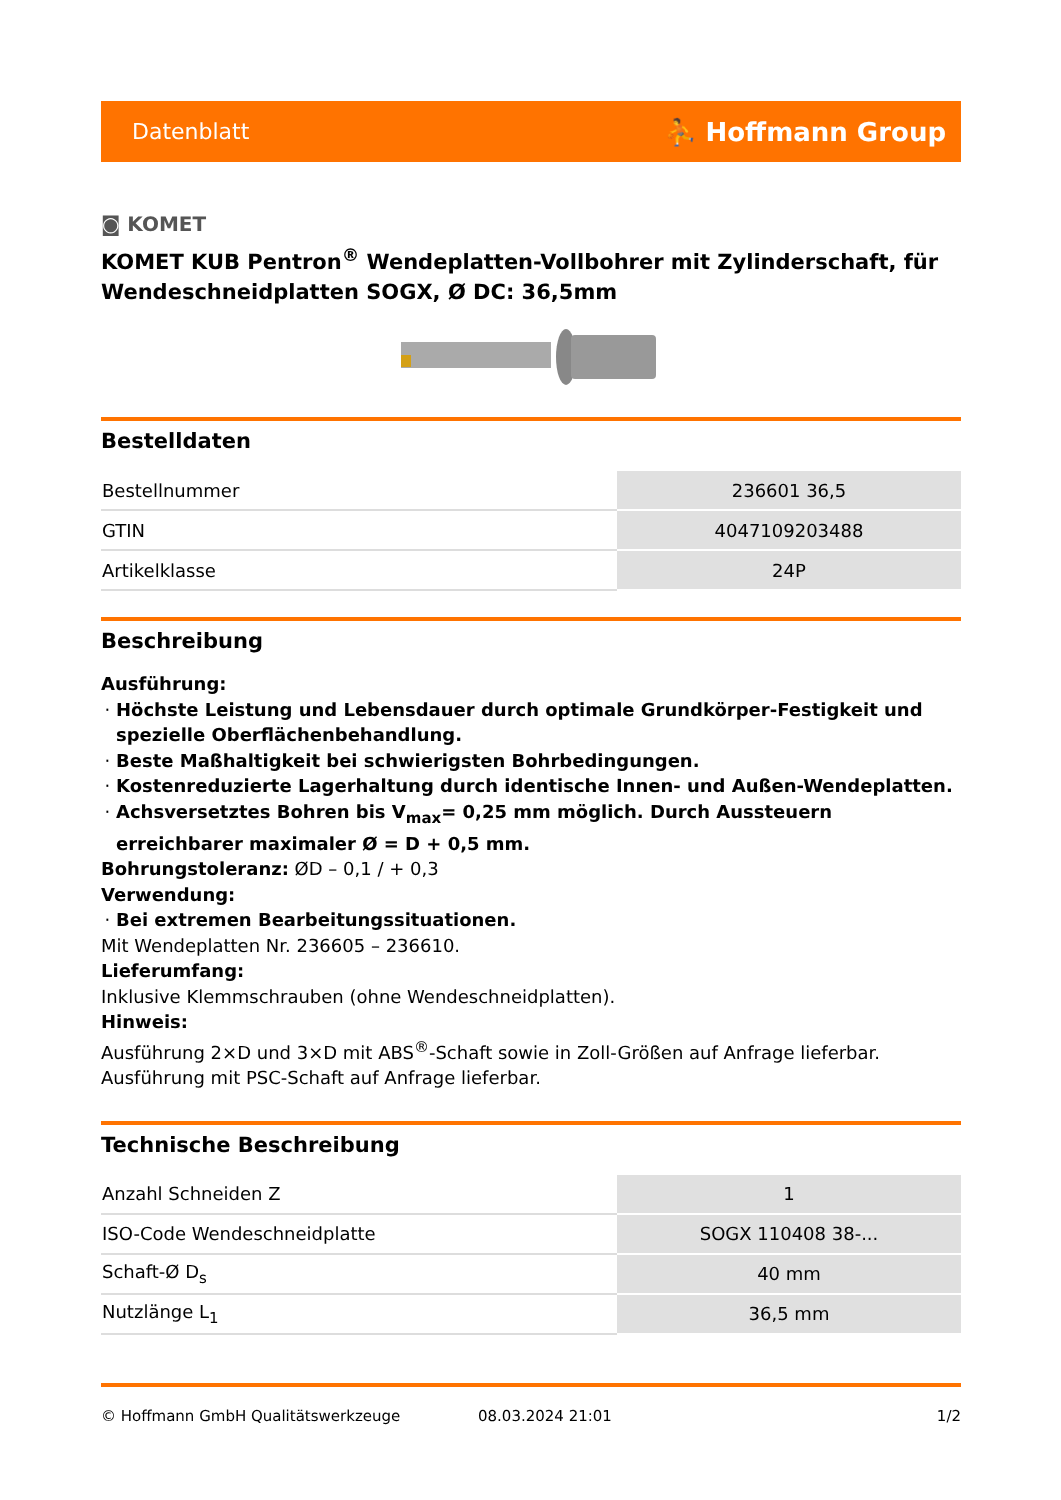Datenblatt ⛹ Hoffmann Group
◙ KOMET
KOMET KUB Pentron<sup>®</sup> Wendeplatten-Vollbohrer mit Zylinderschaft, für Wendeschneidplatten SOGX, Ø DC: 36,5mm
Bestelldaten
| Bestellnummer | 236601 36,5 |
| GTIN | 4047109203488 |
| Artikelklasse | 24P |
Beschreibung
Ausführung:
Höchste Leistung und Lebensdauer durch optimale Grundkörper-Festigkeit und spezielle Oberflächenbehandlung.
Beste Maßhaltigkeit bei schwierigsten Bohrbedingungen.
Kostenreduzierte Lagerhaltung durch identische Innen- und Außen-Wendeplatten.
Achsversetztes Bohren bis V<sub>max</sub>= 0,25 mm möglich. Durch Aussteuern erreichbarer maximaler Ø = D + 0,5 mm.
Bohrungstoleranz: ØD – 0,1 / + 0,3
Verwendung:
Bei extremen Bearbeitungssituationen.
Mit Wendeplatten Nr. 236605 – 236610.
Lieferumfang:
Inklusive Klemmschrauben (ohne Wendeschneidplatten).
Hinweis:
Ausführung 2×D und 3×D mit ABS<sup>®</sup>-Schaft sowie in Zoll-Größen auf Anfrage lieferbar.
Ausführung mit PSC-Schaft auf Anfrage lieferbar.
Technische Beschreibung
| Anzahl Schneiden Z | 1 |
| ISO-Code Wendeschneidplatte | SOGX 110408 38-... |
| Schaft-Ø D<sub>s</sub> | 40 mm |
| Nutzlänge L<sub>1</sub> | 36,5 mm |
© Hoffmann GmbH Qualitätswerkzeuge 08.03.2024 21:01 1/2